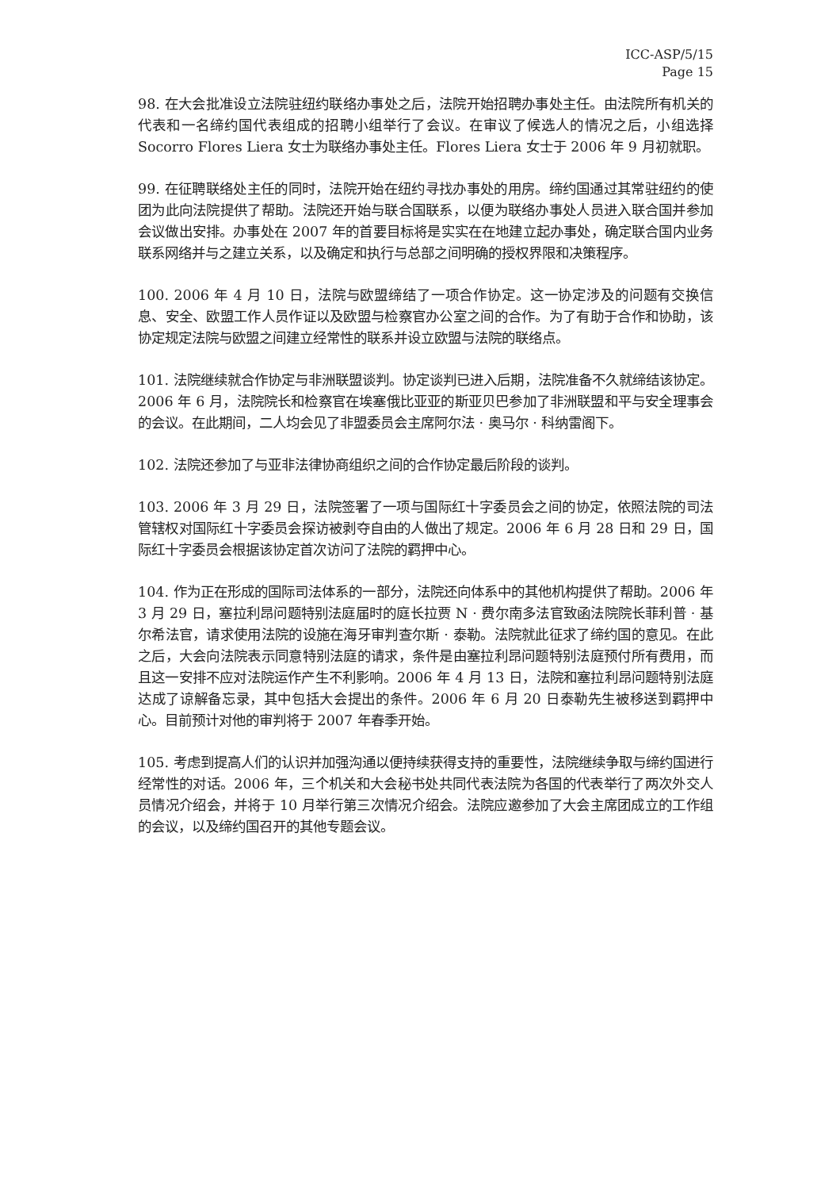ICC-ASP/5/15
Page 15
98. 在大会批准设立法院驻纽约联络办事处之后，法院开始招聘办事处主任。由法院所有机关的代表和一名缔约国代表组成的招聘小组举行了会议。在审议了候选人的情况之后，小组选择 Socorro Flores Liera 女士为联络办事处主任。Flores Liera 女士于 2006 年 9 月初就职。
99. 在征聘联络处主任的同时，法院开始在纽约寻找办事处的用房。缔约国通过其常驻纽约的使团为此向法院提供了帮助。法院还开始与联合国联系，以便为联络办事处人员进入联合国并参加会议做出安排。办事处在 2007 年的首要目标将是实实在在地建立起办事处，确定联合国内业务联系网络并与之建立关系，以及确定和执行与总部之间明确的授权界限和决策程序。
100. 2006 年 4 月 10 日，法院与欧盟缔结了一项合作协定。这一协定涉及的问题有交换信息、安全、欧盟工作人员作证以及欧盟与检察官办公室之间的合作。为了有助于合作和协助，该协定规定法院与欧盟之间建立经常性的联系并设立欧盟与法院的联络点。
101. 法院继续就合作协定与非洲联盟谈判。协定谈判已进入后期，法院准备不久就缔结该协定。2006 年 6 月，法院院长和检察官在埃塞俄比亚亚的斯亚贝巴参加了非洲联盟和平与安全理事会的会议。在此期间，二人均会见了非盟委员会主席阿尔法 · 奥马尔 · 科纳雷阁下。
102. 法院还参加了与亚非法律协商组织之间的合作协定最后阶段的谈判。
103. 2006 年 3 月 29 日，法院签署了一项与国际红十字委员会之间的协定，依照法院的司法管辖权对国际红十字委员会探访被剥夺自由的人做出了规定。2006 年 6 月 28 日和 29 日，国际红十字委员会根据该协定首次访问了法院的羁押中心。
104. 作为正在形成的国际司法体系的一部分，法院还向体系中的其他机构提供了帮助。2006 年 3 月 29 日，塞拉利昂问题特别法庭届时的庭长拉贾 N · 费尔南多法官致函法院院长菲利普 · 基尔希法官，请求使用法院的设施在海牙审判查尔斯 · 泰勒。法院就此征求了缔约国的意见。在此之后，大会向法院表示同意特别法庭的请求，条件是由塞拉利昂问题特别法庭预付所有费用，而且这一安排不应对法院运作产生不利影响。2006 年 4 月 13 日，法院和塞拉利昂问题特别法庭达成了谅解备忘录，其中包括大会提出的条件。2006 年 6 月 20 日泰勒先生被移送到羁押中心。目前预计对他的审判将于 2007 年春季开始。
105. 考虑到提高人们的认识并加强沟通以便持续获得支持的重要性，法院继续争取与缔约国进行经常性的对话。2006 年，三个机关和大会秘书处共同代表法院为各国的代表举行了两次外交人员情况介绍会，并将于 10 月举行第三次情况介绍会。法院应邀参加了大会主席团成立的工作组的会议，以及缔约国召开的其他专题会议。